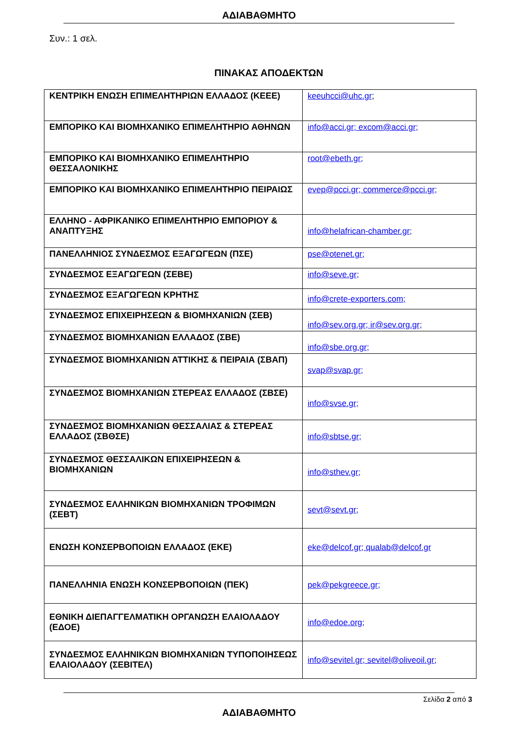ΑΔΙΑΒΑΘΜΗΤΟ
Συν.: 1 σελ.
ΠΙΝΑΚΑΣ ΑΠΟΔΕΚΤΩΝ
| ΚΕΝΤΡΙΚΗ ΕΝΩΣΗ ΕΠΙΜΕΛΗΤΗΡΙΩΝ ΕΛΛΑΔΟΣ (ΚΕΕΕ) | keeuhcci@uhc.gr ; |
| ΕΜΠΟΡΙΚΟ ΚΑΙ ΒΙΟΜΗΧΑΝΙΚΟ ΕΠΙΜΕΛΗΤΗΡΙΟ ΑΘΗΝΩΝ | info@acci.gr; excom@acci.gr; |
| ΕΜΠΟΡΙΚΟ ΚΑΙ ΒΙΟΜΗΧΑΝΙΚΟ ΕΠΙΜΕΛΗΤΗΡΙΟ ΘΕΣΣΑΛΟΝΙΚΗΣ | root@ebeth.gr; |
| ΕΜΠΟΡΙΚΟ ΚΑΙ ΒΙΟΜΗΧΑΝΙΚΟ ΕΠΙΜΕΛΗΤΗΡΙΟ ΠΕΙΡΑΙΩΣ | evep@pcci.gr; commerce@pcci.gr; |
| ΕΛΛΗΝΟ - ΑΦΡΙΚΑΝΙΚΟ ΕΠΙΜΕΛΗΤΗΡΙΟ ΕΜΠΟΡΙΟΥ & ΑΝΑΠΤΥΞΗΣ | info@helafrican-chamber.gr; |
| ΠΑΝΕΛΛΗΝΙΟΣ ΣΥΝΔΕΣΜΟΣ ΕΞΑΓΩΓΕΩΝ (ΠΣΕ) | pse@otenet.gr; |
| ΣΥΝΔΕΣΜΟΣ ΕΞΑΓΩΓΕΩΝ (ΣΕΒΕ) | info@seve.gr; |
| ΣΥΝΔΕΣΜΟΣ ΕΞΑΓΩΓΕΩΝ ΚΡΗΤΗΣ | info@crete-exporters.com; |
| ΣΥΝΔΕΣΜΟΣ ΕΠΙΧΕΙΡΗΣΕΩΝ & ΒΙΟΜΗΧΑΝΙΩΝ (ΣΕΒ) | info@sev.org.gr; ir@sev.org.gr; |
| ΣΥΝΔΕΣΜΟΣ ΒΙΟΜΗΧΑΝΙΩΝ ΕΛΛΑΔΟΣ (ΣΒΕ) | info@sbe.org.gr; |
| ΣΥΝΔΕΣΜΟΣ ΒΙΟΜΗΧΑΝΙΩΝ ΑΤΤΙΚΗΣ & ΠΕΙΡΑΙΑ (ΣΒΑΠ) | svap@svap.gr; |
| ΣΥΝΔΕΣΜΟΣ ΒΙΟΜΗΧΑΝΙΩΝ ΣΤΕΡΕΑΣ ΕΛΛΑΔΟΣ (ΣΒΣΕ) | info@svse.gr; |
| ΣΥΝΔΕΣΜΟΣ ΒΙΟΜΗΧΑΝΙΩΝ ΘΕΣΣΑΛΙΑΣ & ΣΤΕΡΕΑΣ ΕΛΛΑΔΟΣ (ΣΒΘΣΕ) | info@sbtse.gr; |
| ΣΥΝΔΕΣΜΟΣ ΘΕΣΣΑΛΙΚΩΝ ΕΠΙΧΕΙΡΗΣΕΩΝ & ΒΙΟΜΗΧΑΝΙΩΝ | info@sthev.gr; |
| ΣΥΝΔΕΣΜΟΣ ΕΛΛΗΝΙΚΩΝ ΒΙΟΜΗΧΑΝΙΩΝ ΤΡΟΦΙΜΩΝ (ΣΕΒΤ) | sevt@sevt.gr; |
| ΕΝΩΣΗ ΚΟΝΣΕΡΒΟΠΟΙΩΝ ΕΛΛΑΔΟΣ (ΕΚΕ) | eke@delcof.gr; qualab@delcof.gr |
| ΠΑΝΕΛΛΗΝΙΑ ΕΝΩΣΗ ΚΟΝΣΕΡΒΟΠΟΙΩΝ (ΠΕΚ) | pek@pekgreece.gr; |
| ΕΘΝΙΚΗ ΔΙΕΠΑΓΓΕΛΜΑΤΙΚΗ ΟΡΓΑΝΩΣΗ ΕΛΑΙΟΛΑΔΟΥ (ΕΔΟΕ) | info@edoe.org; |
| ΣΥΝΔΕΣΜΟΣ ΕΛΛΗΝΙΚΩΝ ΒΙΟΜΗΧΑΝΙΩΝ ΤΥΠΟΠΟΙΗΣΕΩΣ ΕΛΑΙΟΛΑΔΟΥ (ΣΕΒΙΤΕΛ) | info@sevitel.gr; sevitel@oliveoil.gr; |
Σελίδα 2 από 3
ΑΔΙΑΒΑΘΜΗΤΟ